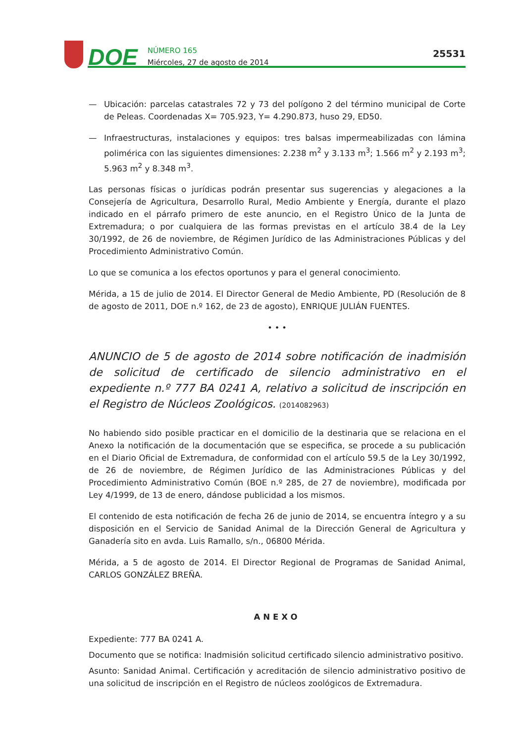DOE
NÚMERO 165
Miércoles, 27 de agosto de 2014
25531
— Ubicación: parcelas catastrales 72 y 73 del polígono 2 del término municipal de Corte de Peleas. Coordenadas X= 705.923, Y= 4.290.873, huso 29, ED50.
— Infraestructuras, instalaciones y equipos: tres balsas impermeabilizadas con lámina polimérica con las siguientes dimensiones: 2.238 m<sup>2</sup> y 3.133 m<sup>3</sup>; 1.566 m<sup>2</sup> y 2.193 m<sup>3</sup>; 5.963 m<sup>2</sup> y 8.348 m<sup>3</sup>.
Las personas físicas o jurídicas podrán presentar sus sugerencias y alegaciones a la Consejería de Agricultura, Desarrollo Rural, Medio Ambiente y Energía, durante el plazo indicado en el párrafo primero de este anuncio, en el Registro Único de la Junta de Extremadura; o por cualquiera de las formas previstas en el artículo 38.4 de la Ley 30/1992, de 26 de noviembre, de Régimen Jurídico de las Administraciones Públicas y del Procedimiento Administrativo Común.
Lo que se comunica a los efectos oportunos y para el general conocimiento.
Mérida, a 15 de julio de 2014. El Director General de Medio Ambiente, PD (Resolución de 8 de agosto de 2011, DOE n.º 162, de 23 de agosto), ENRIQUE JULIÁN FUENTES.
• • •
ANUNCIO de 5 de agosto de 2014 sobre notificación de inadmisión de solicitud de certificado de silencio administrativo en el expediente n.º 777 BA 0241 A, relativo a solicitud de inscripción en el Registro de Núcleos Zoológicos. (2014082963)
No habiendo sido posible practicar en el domicilio de la destinaria que se relaciona en el Anexo la notificación de la documentación que se especifica, se procede a su publicación en el Diario Oficial de Extremadura, de conformidad con el artículo 59.5 de la Ley 30/1992, de 26 de noviembre, de Régimen Jurídico de las Administraciones Públicas y del Procedimiento Administrativo Común (BOE n.º 285, de 27 de noviembre), modificada por Ley 4/1999, de 13 de enero, dándose publicidad a los mismos.
El contenido de esta notificación de fecha 26 de junio de 2014, se encuentra íntegro y a su disposición en el Servicio de Sanidad Animal de la Dirección General de Agricultura y Ganadería sito en avda. Luis Ramallo, s/n., 06800 Mérida.
Mérida, a 5 de agosto de 2014. El Director Regional de Programas de Sanidad Animal, CARLOS GONZÁLEZ BREÑA.
ANEXO
Expediente: 777 BA 0241 A.
Documento que se notifica: Inadmisión solicitud certificado silencio administrativo positivo.
Asunto: Sanidad Animal. Certificación y acreditación de silencio administrativo positivo de una solicitud de inscripción en el Registro de núcleos zoológicos de Extremadura.